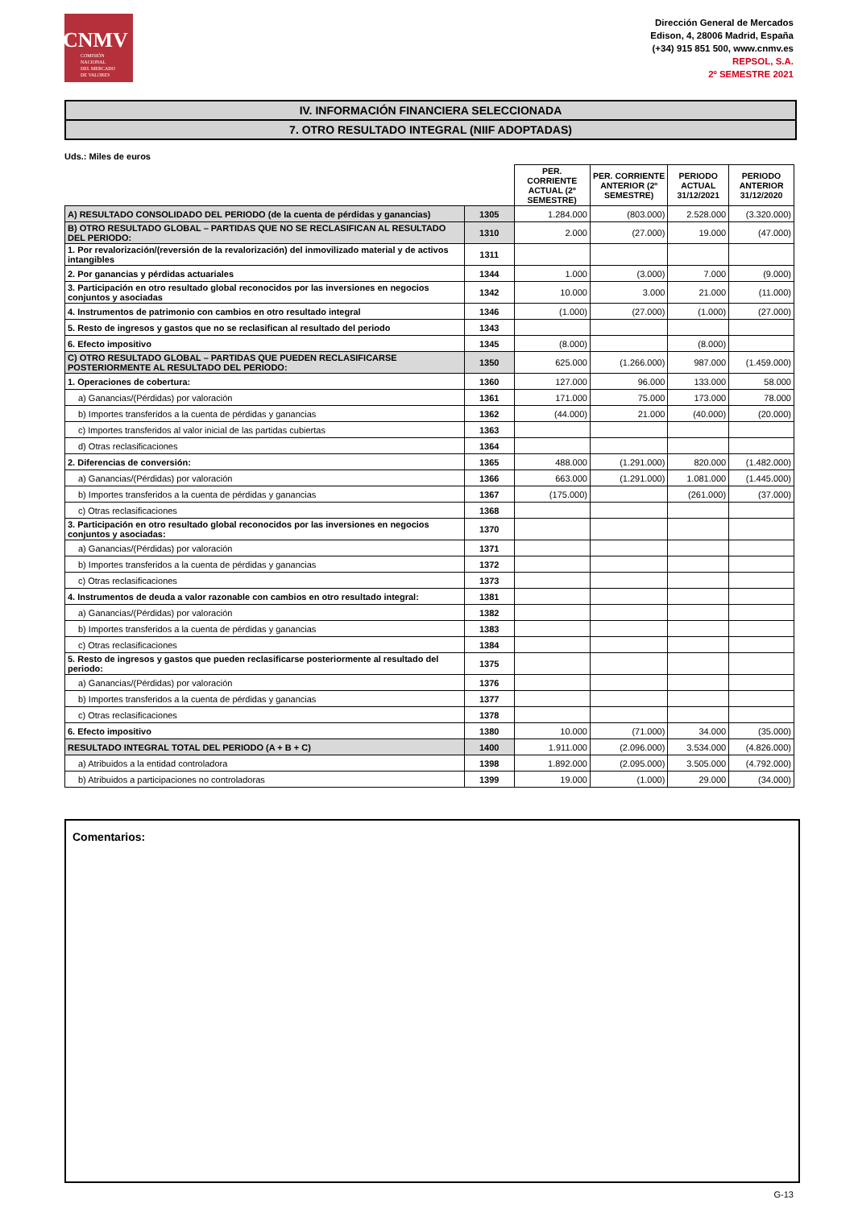CNMV
COMISIÓN
NACIONAL
DEL MERCADO
DE VALORES
Dirección General de Mercados
Edison, 4, 28006 Madrid, España
(+34) 915 851 500, www.cnmv.es
REPSOL, S.A.
2º SEMESTRE 2021
IV. INFORMACIÓN FINANCIERA SELECCIONADA
7. OTRO RESULTADO INTEGRAL (NIIF ADOPTADAS)
Uds.: Miles de euros
| | | PER. CORRIENTE ACTUAL (2º SEMESTRE) | PER. CORRIENTE ANTERIOR (2º SEMESTRE) | PERIODO ACTUAL 31/12/2021 | PERIODO ANTERIOR 31/12/2020 |
| A) RESULTADO CONSOLIDADO DEL PERIODO (de la cuenta de pérdidas y ganancias) | 1305 | 1.284.000 | (803.000) | 2.528.000 | (3.320.000) |
| B) OTRO RESULTADO GLOBAL – PARTIDAS QUE NO SE RECLASIFICAN AL RESULTADO DEL PERIODO: | 1310 | 2.000 | (27.000) | 19.000 | (47.000) |
| 1. Por revalorización/(reversión de la revalorización) del inmovilizado material y de activos intangibles | 1311 | | | | |
| 2. Por ganancias y pérdidas actuariales | 1344 | 1.000 | (3.000) | 7.000 | (9.000) |
| 3. Participación en otro resultado global reconocidos por las inversiones en negocios conjuntos y asociadas | 1342 | 10.000 | 3.000 | 21.000 | (11.000) |
| 4. Instrumentos de patrimonio con cambios en otro resultado integral | 1346 | (1.000) | (27.000) | (1.000) | (27.000) |
| 5. Resto de ingresos y gastos que no se reclasifican al resultado del periodo | 1343 | | | | |
| 6. Efecto impositivo | 1345 | (8.000) | | (8.000) | |
| C) OTRO RESULTADO GLOBAL – PARTIDAS QUE PUEDEN RECLASIFICARSE POSTERIORMENTE AL RESULTADO DEL PERIODO: | 1350 | 625.000 | (1.266.000) | 987.000 | (1.459.000) |
| 1. Operaciones de cobertura: | 1360 | 127.000 | 96.000 | 133.000 | 58.000 |
| a) Ganancias/(Pérdidas) por valoración | 1361 | 171.000 | 75.000 | 173.000 | 78.000 |
| b) Importes transferidos a la cuenta de pérdidas y ganancias | 1362 | (44.000) | 21.000 | (40.000) | (20.000) |
| c) Importes transferidos al valor inicial de las partidas cubiertas | 1363 | | | | |
| d) Otras reclasificaciones | 1364 | | | | |
| 2. Diferencias de conversión: | 1365 | 488.000 | (1.291.000) | 820.000 | (1.482.000) |
| a) Ganancias/(Pérdidas) por valoración | 1366 | 663.000 | (1.291.000) | 1.081.000 | (1.445.000) |
| b) Importes transferidos a la cuenta de pérdidas y ganancias | 1367 | (175.000) | | (261.000) | (37.000) |
| c) Otras reclasificaciones | 1368 | | | | |
| 3. Participación en otro resultado global reconocidos por las inversiones en negocios conjuntos y asociadas: | 1370 | | | | |
| a) Ganancias/(Pérdidas) por valoración | 1371 | | | | |
| b) Importes transferidos a la cuenta de pérdidas y ganancias | 1372 | | | | |
| c) Otras reclasificaciones | 1373 | | | | |
| 4. Instrumentos de deuda a valor razonable con cambios en otro resultado integral: | 1381 | | | | |
| a) Ganancias/(Pérdidas) por valoración | 1382 | | | | |
| b) Importes transferidos a la cuenta de pérdidas y ganancias | 1383 | | | | |
| c) Otras reclasificaciones | 1384 | | | | |
| 5. Resto de ingresos y gastos que pueden reclasificarse posteriormente al resultado del periodo: | 1375 | | | | |
| a) Ganancias/(Pérdidas) por valoración | 1376 | | | | |
| b) Importes transferidos a la cuenta de pérdidas y ganancias | 1377 | | | | |
| c) Otras reclasificaciones | 1378 | | | | |
| 6. Efecto impositivo | 1380 | 10.000 | (71.000) | 34.000 | (35.000) |
| RESULTADO INTEGRAL TOTAL DEL PERIODO (A + B + C) | 1400 | 1.911.000 | (2.096.000) | 3.534.000 | (4.826.000) |
| a) Atribuidos a la entidad controladora | 1398 | 1.892.000 | (2.095.000) | 3.505.000 | (4.792.000) |
| b) Atribuidos a participaciones no controladoras | 1399 | 19.000 | (1.000) | 29.000 | (34.000) |
Comentarios:
G-13